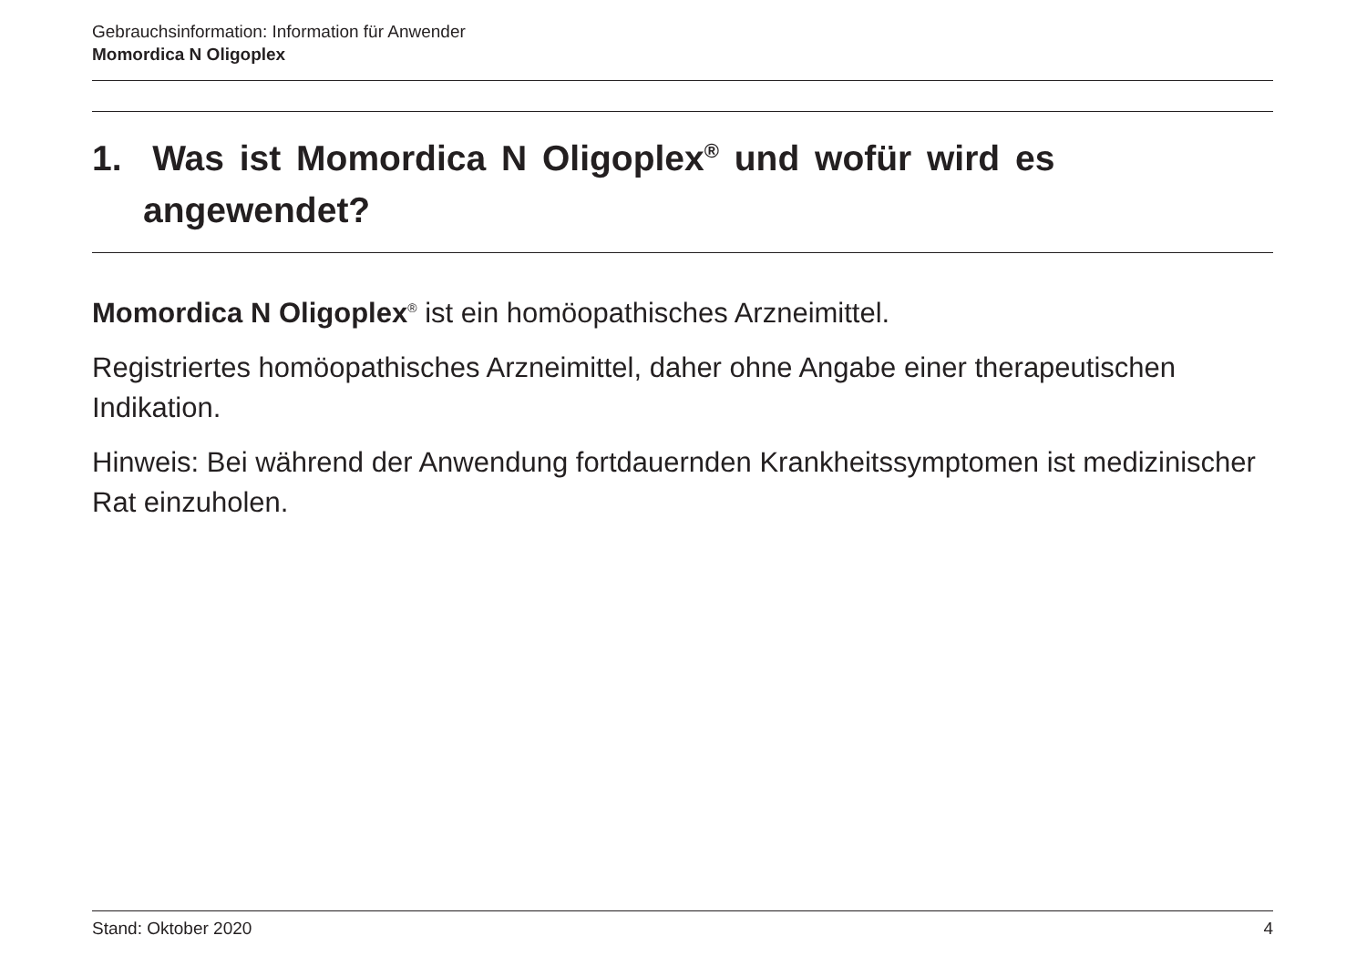Gebrauchsinformation: Information für Anwender
Momordica N Oligoplex
1. Was ist Momordica N Oligoplex<sup>®</sup> und wofür wird es angewendet?
Momordica N Oligoplex<sup>®</sup> ist ein homöopathisches Arzneimittel.
Registriertes homöopathisches Arzneimittel, daher ohne Angabe einer therapeutischen Indikation.
Hinweis: Bei während der Anwendung fortdauernden Krankheitssymptomen ist medizinischer Rat einzuholen.
Stand: Oktober 2020 4